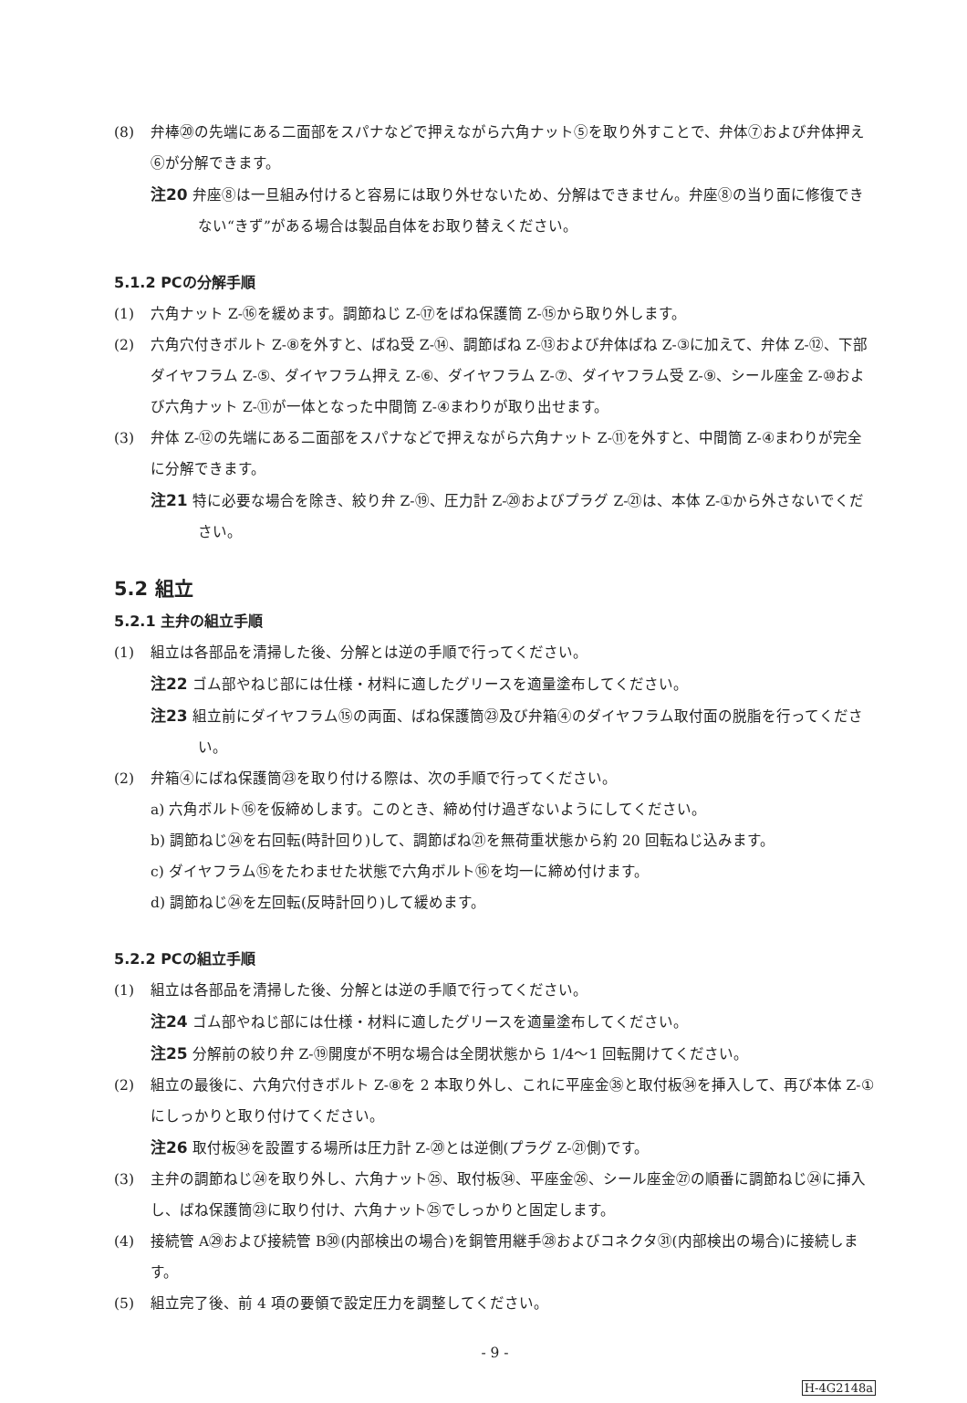(8) 弁棒⑳の先端にある二面部をスパナなどで押えながら六角ナット⑤を取り外すことで、弁体⑦および弁体押え⑥が分解できます。
注20 弁座⑧は一旦組み付けると容易には取り外せないため、分解はできません。弁座⑧の当り面に修復できない“きず”がある場合は製品自体をお取り替えください。
5.1.2 PCの分解手順
(1) 六角ナット Z-⑯を緩めます。調節ねじ Z-⑰をばね保護筒 Z-⑮から取り外します。
(2) 六角穴付きボルト Z-⑧を外すと、ばね受 Z-⑭、調節ばね Z-⑬および弁体ばね Z-③に加えて、弁体 Z-⑫、下部ダイヤフラム Z-⑤、ダイヤフラム押え Z-⑥、ダイヤフラム Z-⑦、ダイヤフラム受 Z-⑨、シール座金 Z-⑩および六角ナット Z-⑪が一体となった中間筒 Z-④まわりが取り出せます。
(3) 弁体 Z-⑫の先端にある二面部をスパナなどで押えながら六角ナット Z-⑪を外すと、中間筒 Z-④まわりが完全に分解できます。
注21 特に必要な場合を除き、絞り弁 Z-⑲、圧力計 Z-⑳およびプラグ Z-㉑は、本体 Z-①から外さないでください。
5.2 組立
5.2.1 主弁の組立手順
(1) 組立は各部品を清掃した後、分解とは逆の手順で行ってください。
注22 ゴム部やねじ部には仕様・材料に適したグリースを適量塗布してください。
注23 組立前にダイヤフラム⑮の両面、ばね保護筒㉓及び弁箱④のダイヤフラム取付面の脱脂を行ってください。
(2) 弁箱④にばね保護筒㉓を取り付ける際は、次の手順で行ってください。
a) 六角ボルト⑯を仮締めします。このとき、締め付け過ぎないようにしてください。
b) 調節ねじ㉔を右回転(時計回り)して、調節ばね㉑を無荷重状態から約 20 回転ねじ込みます。
c) ダイヤフラム⑮をたわませた状態で六角ボルト⑯を均一に締め付けます。
d) 調節ねじ㉔を左回転(反時計回り)して緩めます。
5.2.2 PCの組立手順
(1) 組立は各部品を清掃した後、分解とは逆の手順で行ってください。
注24 ゴム部やねじ部には仕様・材料に適したグリースを適量塗布してください。
注25 分解前の絞り弁 Z-⑲開度が不明な場合は全閉状態から 1/4～1 回転開けてください。
(2) 組立の最後に、六角穴付きボルト Z-⑧を 2 本取り外し、これに平座金㉟と取付板㉞を挿入して、再び本体 Z-①にしっかりと取り付けてください。
注26 取付板㉞を設置する場所は圧力計 Z-⑳とは逆側(プラグ Z-㉑側)です。
(3) 主弁の調節ねじ㉔を取り外し、六角ナット㉕、取付板㉞、平座金㉖、シール座金㉗の順番に調節ねじ㉔に挿入し、ばね保護筒㉓に取り付け、六角ナット㉕でしっかりと固定します。
(4) 接続管 A㉙および接続管 B㉚(内部検出の場合)を銅管用継手㉘およびコネクタ㉛(内部検出の場合)に接続します。
(5) 組立完了後、前 4 項の要領で設定圧力を調整してください。
- 9 -
H-4G2148a